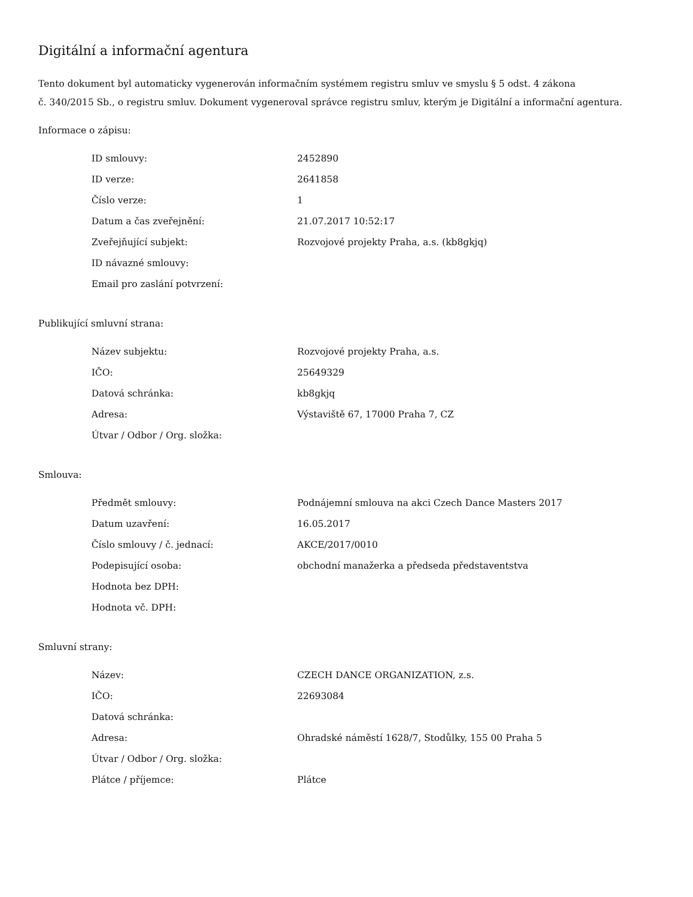Digitální a informační agentura
Tento dokument byl automaticky vygenerován informačním systémem registru smluv ve smyslu § 5 odst. 4 zákona
č. 340/2015 Sb., o registru smluv. Dokument vygeneroval správce registru smluv, kterým je Digitální a informační agentura.
Informace o zápisu:
| ID smlouvy: | 2452890 |
| ID verze: | 2641858 |
| Číslo verze: | 1 |
| Datum a čas zveřejnění: | 21.07.2017 10:52:17 |
| Zveřejňující subjekt: | Rozvojové projekty Praha, a.s. (kb8gkjq) |
| ID návazné smlouvy: | |
| Email pro zaslání potvrzení: | |
Publikující smluvní strana:
| Název subjektu: | Rozvojové projekty Praha, a.s. |
| IČO: | 25649329 |
| Datová schránka: | kb8gkjq |
| Adresa: | Výstaviště 67, 17000 Praha 7, CZ |
| Útvar / Odbor / Org. složka: | |
Smlouva:
| Předmět smlouvy: | Podnájemní smlouva na akci Czech Dance Masters 2017 |
| Datum uzavření: | 16.05.2017 |
| Číslo smlouvy / č. jednací: | AKCE/2017/0010 |
| Podepisující osoba: | obchodní manažerka a předseda představentstva |
| Hodnota bez DPH: | |
| Hodnota vč. DPH: | |
Smluvní strany:
| Název: | CZECH DANCE ORGANIZATION, z.s. |
| IČO: | 22693084 |
| Datová schránka: | |
| Adresa: | Ohradské náměstí 1628/7, Stodůlky, 155 00 Praha 5 |
| Útvar / Odbor / Org. složka: | |
| Plátce / příjemce: | Plátce |